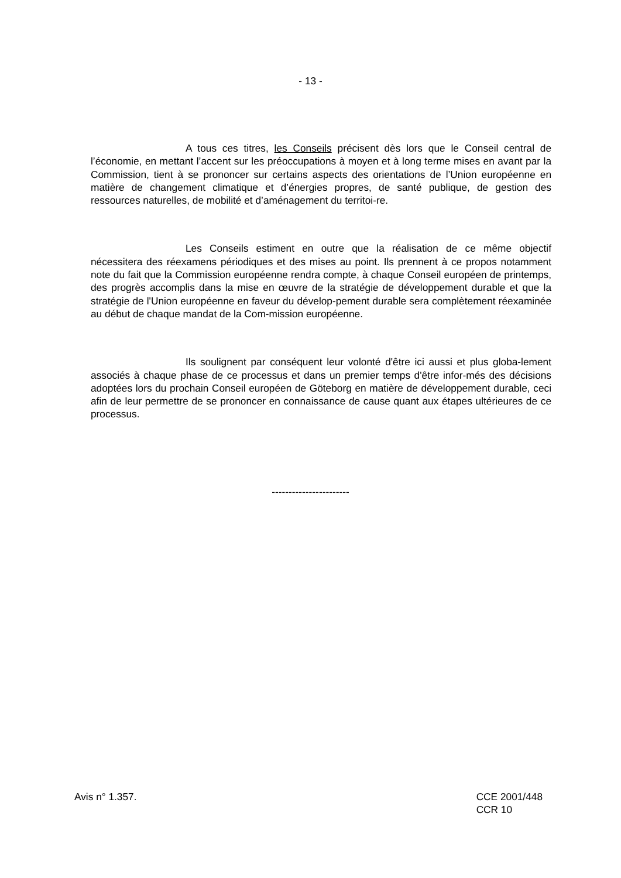- 13 -
A tous ces titres, les Conseils précisent dès lors que le Conseil central de l’économie, en mettant l’accent sur les préoccupations à moyen et à long terme mises en avant par la Commission, tient à se prononcer sur certains aspects des orientations de l’Union européenne en matière de changement climatique et d’énergies propres, de santé publique, de gestion des ressources naturelles, de mobilité et d’aménagement du territoi-re.
Les Conseils estiment en outre que la réalisation de ce même objectif nécessitera des réexamens périodiques et des mises au point. Ils prennent à ce propos notamment note du fait que la Commission européenne rendra compte, à chaque Conseil européen de printemps, des progrès accomplis dans la mise en œuvre de la stratégie de développement durable et que la stratégie de l'Union européenne en faveur du dévelop-pement durable sera complètement réexaminée au début de chaque mandat de la Com-mission européenne.
Ils soulignent par conséquent leur volonté d'être ici aussi et plus globa-lement associés à chaque phase de ce processus et dans un premier temps d'être infor-més des décisions adoptées lors du prochain Conseil européen de Göteborg en matière de développement durable, ceci afin de leur permettre de se prononcer en connaissance de cause quant aux étapes ultérieures de ce processus.
-----------------------
Avis n° 1.357. CCE 2001/448
CCR 10